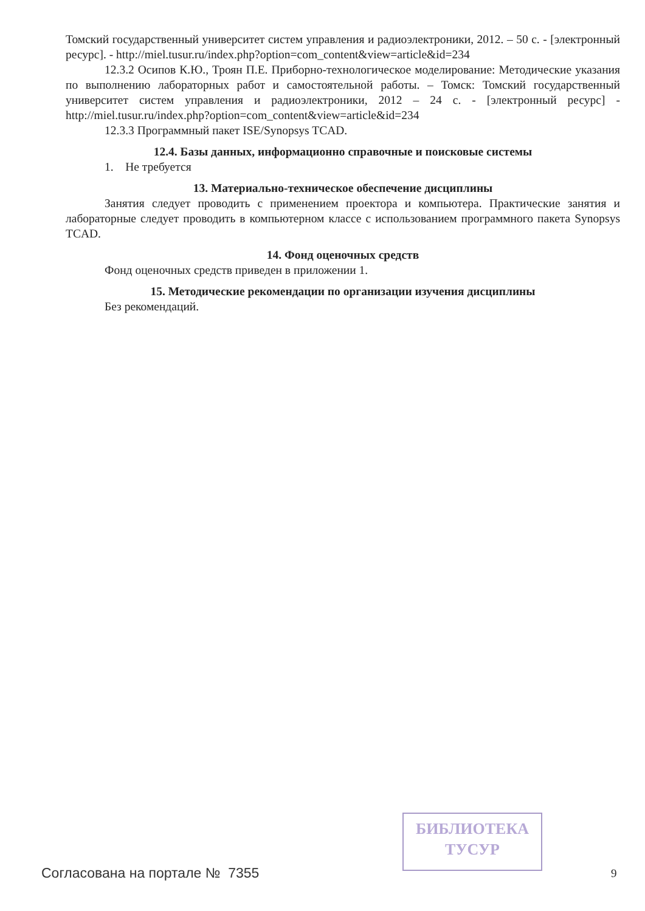Томский государственный университет систем управления и радиоэлектроники, 2012. – 50 с. - [электронный ресурс]. - http://miel.tusur.ru/index.php?option=com_content&view=article&id=234
12.3.2 Осипов К.Ю., Троян П.Е. Приборно-технологическое моделирование: Методические указания по выполнению лабораторных работ и самостоятельной работы. – Томск: Томский государственный университет систем управления и радиоэлектроники, 2012 – 24 с. - [электронный ресурс] - http://miel.tusur.ru/index.php?option=com_content&view=article&id=234
12.3.3 Программный пакет ISE/Synopsys TCAD.
12.4. Базы данных, информационно справочные и поисковые системы
1. Не требуется
13. Материально-техническое обеспечение дисциплины
Занятия следует проводить с применением проектора и компьютера. Практические занятия и лабораторные следует проводить в компьютерном классе с использованием программного пакета Synopsys TCAD.
14. Фонд оценочных средств
Фонд оценочных средств приведен в приложении 1.
15. Методические рекомендации по организации изучения дисциплины
Без рекомендаций.
БИБЛИОТЕКА
ТУСУР
Согласована на портале № 7355 9